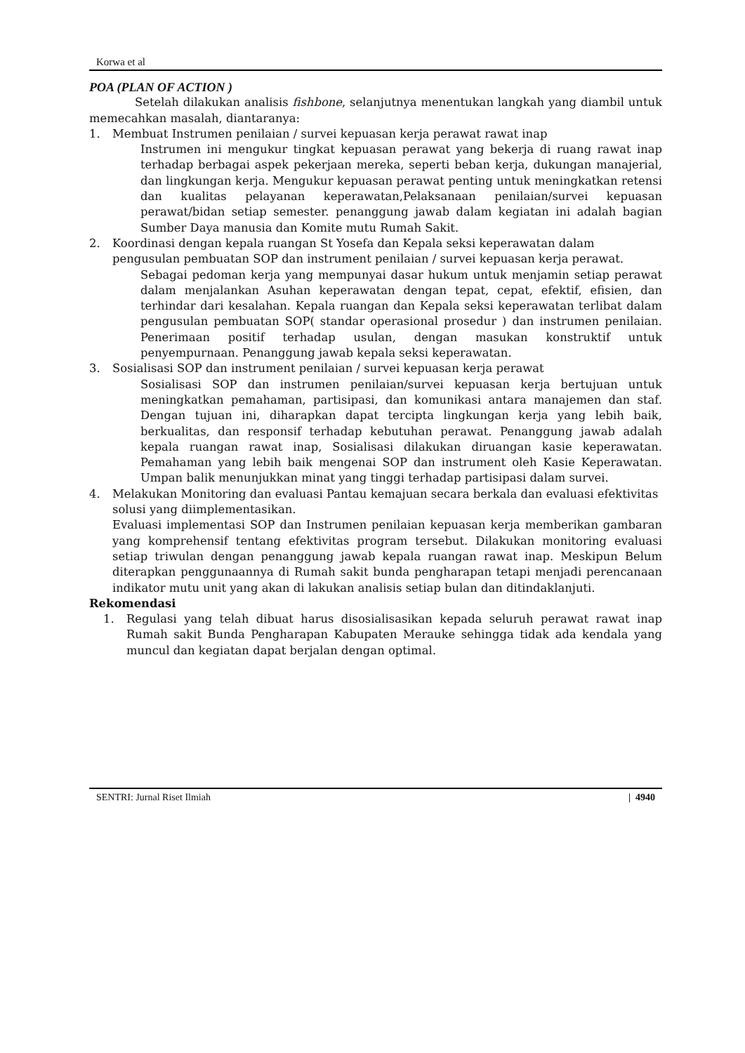Korwa et al
POA (PLAN OF ACTION )
Setelah dilakukan analisis fishbone, selanjutnya menentukan langkah yang diambil untuk memecahkan masalah, diantaranya:
1. Membuat Instrumen penilaian / survei kepuasan kerja perawat rawat inap
Instrumen ini mengukur tingkat kepuasan perawat yang bekerja di ruang rawat inap terhadap berbagai aspek pekerjaan mereka, seperti beban kerja, dukungan manajerial, dan lingkungan kerja. Mengukur kepuasan perawat penting untuk meningkatkan retensi dan kualitas pelayanan keperawatan,Pelaksanaan penilaian/survei kepuasan perawat/bidan setiap semester. penanggung jawab dalam kegiatan ini adalah bagian Sumber Daya manusia dan Komite mutu Rumah Sakit.
2. Koordinasi dengan kepala ruangan St Yosefa dan Kepala seksi keperawatan dalam pengusulan pembuatan SOP dan instrument penilaian / survei kepuasan kerja perawat.
Sebagai pedoman kerja yang mempunyai dasar hukum untuk menjamin setiap perawat dalam menjalankan Asuhan keperawatan dengan tepat, cepat, efektif, efisien, dan terhindar dari kesalahan. Kepala ruangan dan Kepala seksi keperawatan terlibat dalam pengusulan pembuatan SOP( standar operasional prosedur ) dan instrumen penilaian. Penerimaan positif terhadap usulan, dengan masukan konstruktif untuk penyempurnaan. Penanggung jawab kepala seksi keperawatan.
3. Sosialisasi SOP dan instrument penilaian / survei kepuasan kerja perawat
Sosialisasi SOP dan instrumen penilaian/survei kepuasan kerja bertujuan untuk meningkatkan pemahaman, partisipasi, dan komunikasi antara manajemen dan staf. Dengan tujuan ini, diharapkan dapat tercipta lingkungan kerja yang lebih baik, berkualitas, dan responsif terhadap kebutuhan perawat. Penanggung jawab adalah kepala ruangan rawat inap, Sosialisasi dilakukan diruangan kasie keperawatan. Pemahaman yang lebih baik mengenai SOP dan instrument oleh Kasie Keperawatan. Umpan balik menunjukkan minat yang tinggi terhadap partisipasi dalam survei.
4. Melakukan Monitoring dan evaluasi Pantau kemajuan secara berkala dan evaluasi efektivitas solusi yang diimplementasikan.
Evaluasi implementasi SOP dan Instrumen penilaian kepuasan kerja memberikan gambaran yang komprehensif tentang efektivitas program tersebut. Dilakukan monitoring evaluasi setiap triwulan dengan penanggung jawab kepala ruangan rawat inap. Meskipun Belum diterapkan penggunaannya di Rumah sakit bunda pengharapan tetapi menjadi perencanaan indikator mutu unit yang akan di lakukan analisis setiap bulan dan ditindaklanjuti.
Rekomendasi
1. Regulasi yang telah dibuat harus disosialisasikan kepada seluruh perawat rawat inap Rumah sakit Bunda Pengharapan Kabupaten Merauke sehingga tidak ada kendala yang muncul dan kegiatan dapat berjalan dengan optimal.
SENTRI: Jurnal Riset Ilmiah | 4940